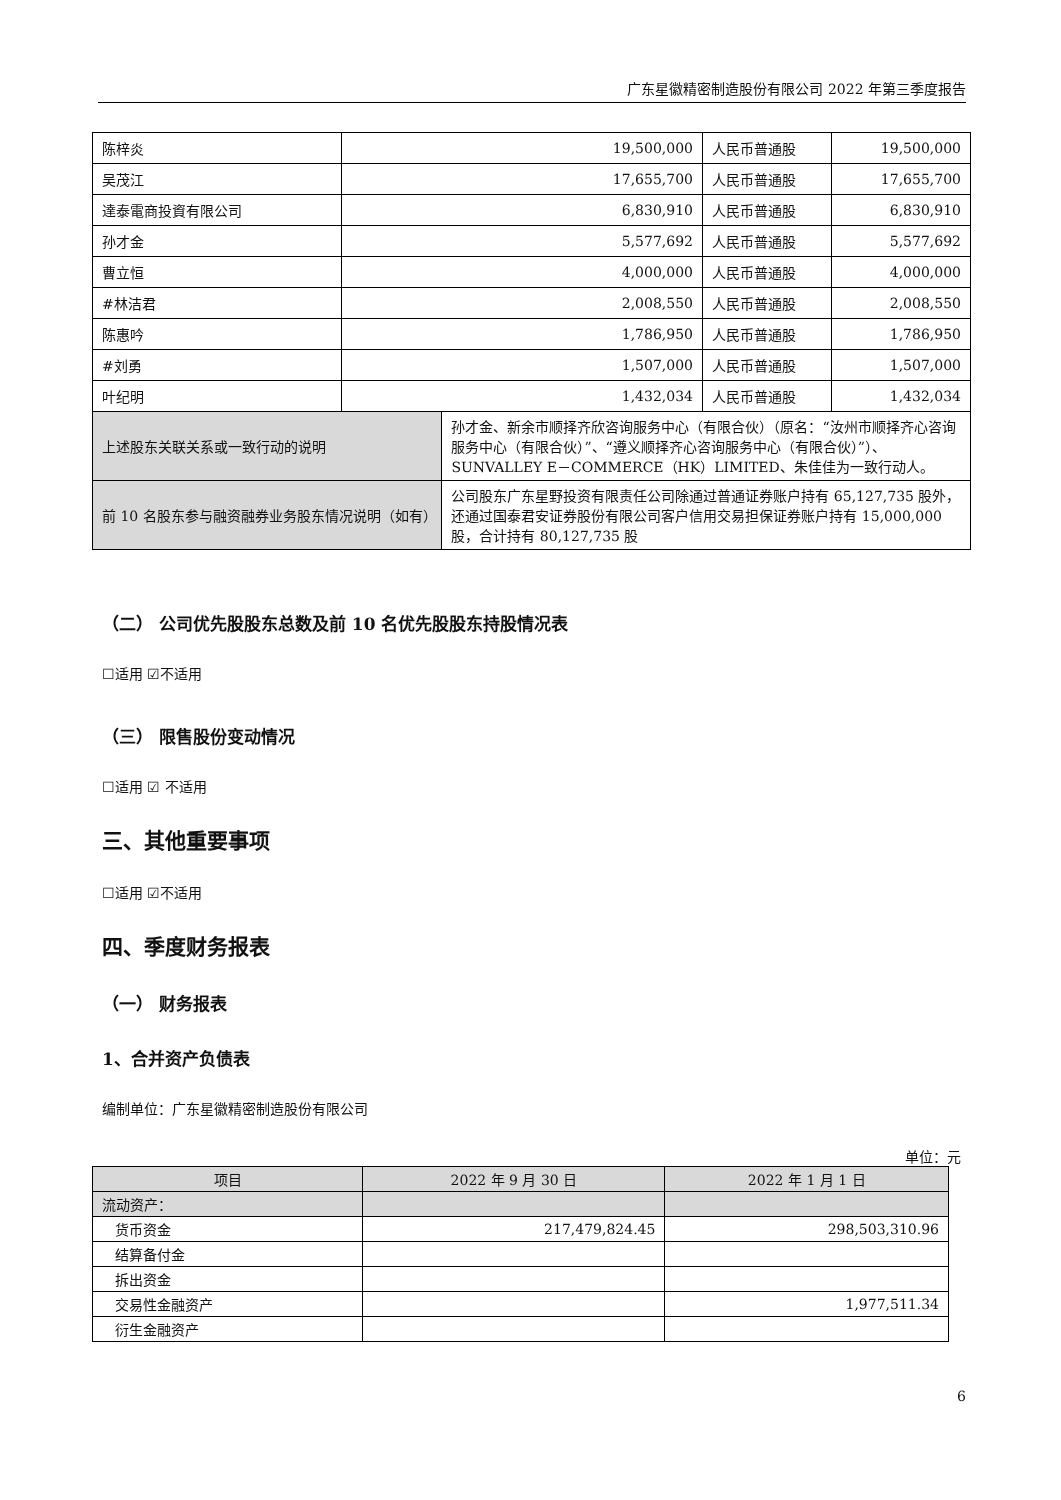广东星徽精密制造股份有限公司 2022 年第三季度报告
| 陈梓炎 | 19,500,000 | | 人民币普通股 | 19,500,000 |
| 吴茂江 | 17,655,700 | | 人民币普通股 | 17,655,700 |
| 達泰電商投資有限公司 | 6,830,910 | | 人民币普通股 | 6,830,910 |
| 孙才金 | 5,577,692 | | 人民币普通股 | 5,577,692 |
| 曹立恒 | 4,000,000 | | 人民币普通股 | 4,000,000 |
| #林洁君 | 2,008,550 | | 人民币普通股 | 2,008,550 |
| 陈惠吟 | 1,786,950 | | 人民币普通股 | 1,786,950 |
| #刘勇 | 1,507,000 | | 人民币普通股 | 1,507,000 |
| 叶纪明 | 1,432,034 | | 人民币普通股 | 1,432,034 |
| 上述股东关联关系或一致行动的说明 | | 孙才金、新余市顺择齐欣咨询服务中心（有限合伙）（原名：“汝州市顺择齐心咨询服务中心（有限合伙）”、“遵义顺择齐心咨询服务中心（有限合伙）”）、SUNVALLEY E－COMMERCE（HK）LIMITED、朱佳佳为一致行动人。 | | |
| 前 10 名股东参与融资融券业务股东情况说明（如有） | | 公司股东广东星野投资有限责任公司除通过普通证券账户持有 65,127,735 股外，还通过国泰君安证券股份有限公司客户信用交易担保证券账户持有 15,000,000 股，合计持有 80,127,735 股 | | |
（二） 公司优先股股东总数及前 10 名优先股股东持股情况表
☐适用 ☑不适用
（三） 限售股份变动情况
☐适用 ☑ 不适用
三、其他重要事项
☐适用 ☑不适用
四、季度财务报表
（一） 财务报表
1、合并资产负债表
编制单位：广东星徽精密制造股份有限公司
单位：元
| 项目 | 2022 年 9 月 30 日 | 2022 年 1 月 1 日 |
| --- | --- | --- |
| 流动资产： | | |
| 货币资金 | 217,479,824.45 | 298,503,310.96 |
| 结算备付金 | | |
| 拆出资金 | | |
| 交易性金融资产 | | 1,977,511.34 |
| 衍生金融资产 | | |
6